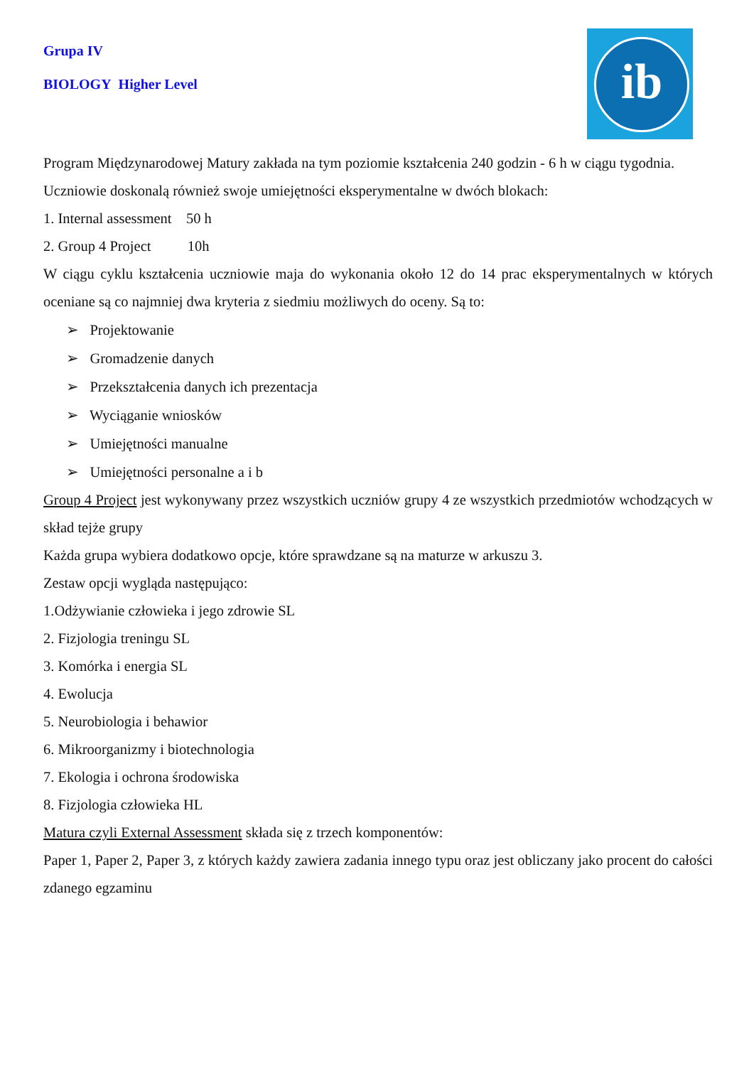ib
Grupa IV
BIOLOGY Higher Level
Program Międzynarodowej Matury zakłada na tym poziomie kształcenia 240 godzin - 6 h w ciągu tygodnia.
Uczniowie doskonalą również swoje umiejętności eksperymentalne w dwóch blokach:
1. Internal assessment 50 h
2. Group 4 Project 10h
W ciągu cyklu kształcenia uczniowie maja do wykonania około 12 do 14 prac eksperymentalnych w których oceniane są co najmniej dwa kryteria z siedmiu możliwych do oceny. Są to:
➢ Projektowanie
➢ Gromadzenie danych
➢ Przekształcenia danych ich prezentacja
➢ Wyciąganie wniosków
➢ Umiejętności manualne
➢ Umiejętności personalne a i b
Group 4 Project jest wykonywany przez wszystkich uczniów grupy 4 ze wszystkich przedmiotów wchodzących w skład tejże grupy
Każda grupa wybiera dodatkowo opcje, które sprawdzane są na maturze w arkuszu 3.
Zestaw opcji wygląda następująco:
1.Odżywianie człowieka i jego zdrowie SL
2. Fizjologia treningu SL
3. Komórka i energia SL
4. Ewolucja
5. Neurobiologia i behawior
6. Mikroorganizmy i biotechnologia
7. Ekologia i ochrona środowiska
8. Fizjologia człowieka HL
Matura czyli External Assessment składa się z trzech komponentów:
Paper 1, Paper 2, Paper 3, z których każdy zawiera zadania innego typu oraz jest obliczany jako procent do całości zdanego egzaminu